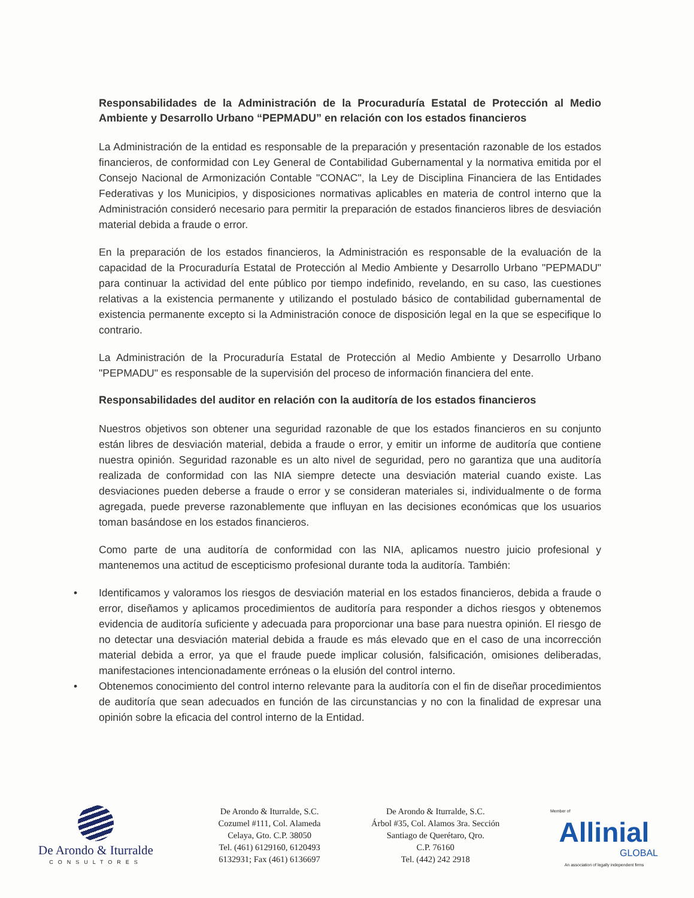Responsabilidades de la Administración de la Procuraduría Estatal de Protección al Medio Ambiente y Desarrollo Urbano “PEPMADU” en relación con los estados financieros
La Administración de la entidad es responsable de la preparación y presentación razonable de los estados financieros, de conformidad con Ley General de Contabilidad Gubernamental y la normativa emitida por el Consejo Nacional de Armonización Contable "CONAC", la Ley de Disciplina Financiera de las Entidades Federativas y los Municipios, y disposiciones normativas aplicables en materia de control interno que la Administración consideró necesario para permitir la preparación de estados financieros libres de desviación material debida a fraude o error.
En la preparación de los estados financieros, la Administración es responsable de la evaluación de la capacidad de la Procuraduría Estatal de Protección al Medio Ambiente y Desarrollo Urbano "PEPMADU" para continuar la actividad del ente público por tiempo indefinido, revelando, en su caso, las cuestiones relativas a la existencia permanente y utilizando el postulado básico de contabilidad gubernamental de existencia permanente excepto si la Administración conoce de disposición legal en la que se especifique lo contrario.
La Administración de la Procuraduría Estatal de Protección al Medio Ambiente y Desarrollo Urbano "PEPMADU" es responsable de la supervisión del proceso de información financiera del ente.
Responsabilidades del auditor en relación con la auditoría de los estados financieros
Nuestros objetivos son obtener una seguridad razonable de que los estados financieros en su conjunto están libres de desviación material, debida a fraude o error, y emitir un informe de auditoría que contiene nuestra opinión. Seguridad razonable es un alto nivel de seguridad, pero no garantiza que una auditoría realizada de conformidad con las NIA siempre detecte una desviación material cuando existe. Las desviaciones pueden deberse a fraude o error y se consideran materiales si, individualmente o de forma agregada, puede preverse razonablemente que influyan en las decisiones económicas que los usuarios toman basándose en los estados financieros.
Como parte de una auditoría de conformidad con las NIA, aplicamos nuestro juicio profesional y mantenemos una actitud de escepticismo profesional durante toda la auditoría. También:
• Identificamos y valoramos los riesgos de desviación material en los estados financieros, debida a fraude o error, diseñamos y aplicamos procedimientos de auditoría para responder a dichos riesgos y obtenemos evidencia de auditoría suficiente y adecuada para proporcionar una base para nuestra opinión. El riesgo de no detectar una desviación material debida a fraude es más elevado que en el caso de una incorrección material debida a error, ya que el fraude puede implicar colusión, falsificación, omisiones deliberadas, manifestaciones intencionadamente erróneas o la elusión del control interno.
• Obtenemos conocimiento del control interno relevante para la auditoría con el fin de diseñar procedimientos de auditoría que sean adecuados en función de las circunstancias y no con la finalidad de expresar una opinión sobre la eficacia del control interno de la Entidad.
De Arondo & Iturralde
CONSULTORES
De Arondo & Iturralde, S.C.
Cozumel #111, Col. Alameda
Celaya, Gto. C.P. 38050
Tel. (461) 6129160, 6120493
6132931; Fax (461) 6136697
De Arondo & Iturralde, S.C.
Árbol #35, Col. Alamos 3ra. Sección
Santiago de Querétaro, Qro.
C.P. 76160
Tel. (442) 242 2918
Member of
Allinial
GLOBAL
An association of legally independent firms